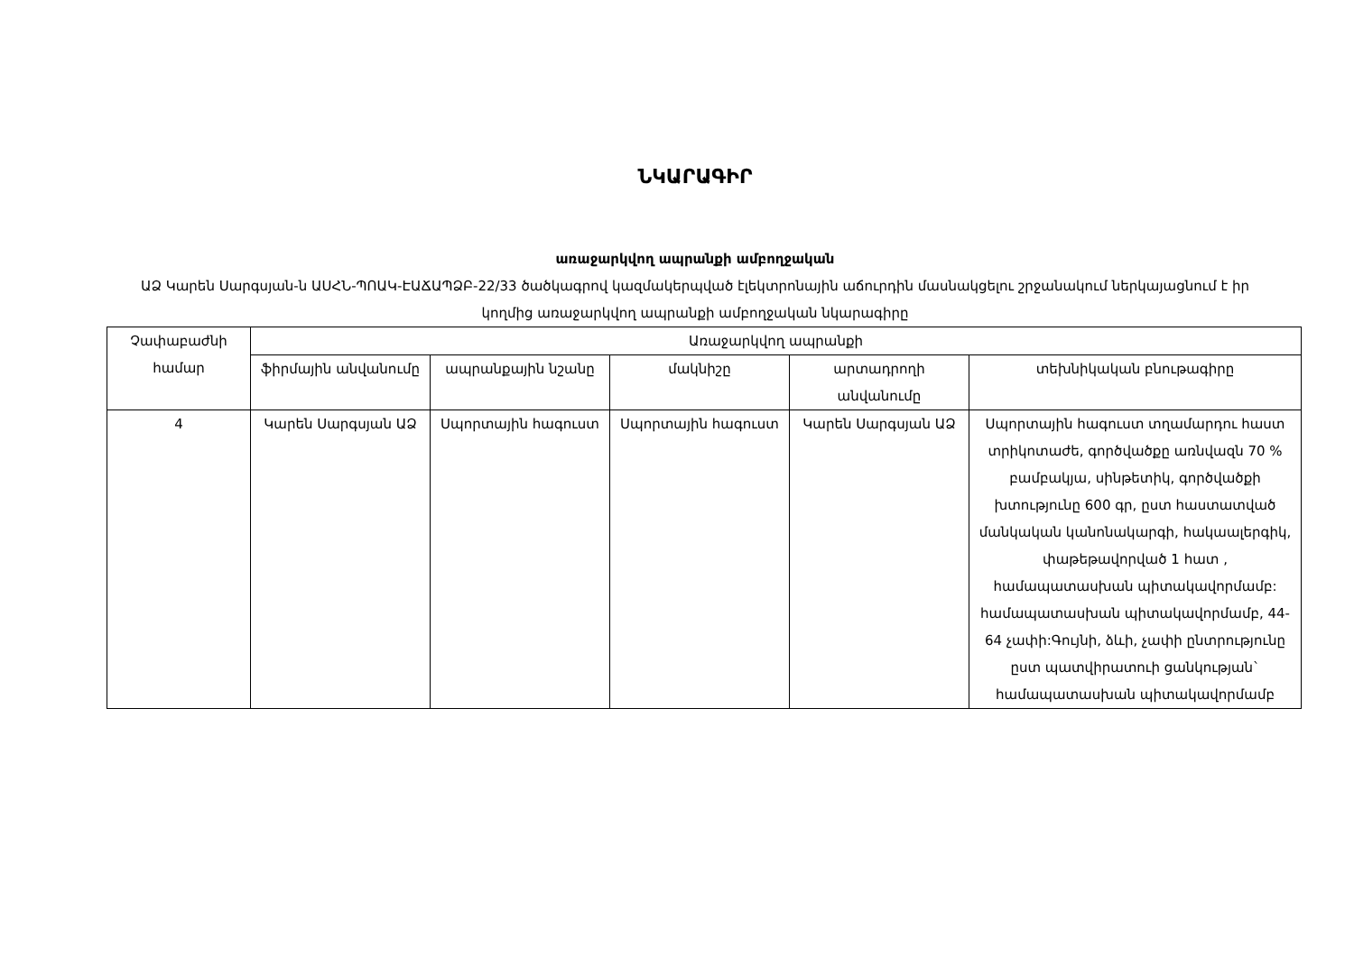ՆԿԱՐԱԳԻՐ
առաջարկվող ապրանքի ամբողջական
ԱՁ Կարեն Սարգսյան-ն ԱՍՀՆ-ՊՈԱԿ-ԷԱՃԱՊՁԲ-22/33 ծածկագրով կազմակերպված էլեկտրոնային աճուրդին մասնակցելու շրջանակում ներկայացնում է իր կողմից առաջարկվող ապրանքի ամբողջական նկարագիրը
| Չափաբաժնի համար | Առաջարկվող ապրանքի | | | | |
| --- | --- | --- | --- | --- | --- |
| | ֆիրմային անվանումը | ապրանքային նշանը | մակնիշը | արտադրողի անվանումը | տեխնիկական բնութագիրը |
| 4 | Կարեն Սարգսյան ԱՁ | Սպորտային հագուստ | Սպորտային հագուստ | Կարեն Սարգսյան ԱՁ | Սպորտային հագուստ տղամարդու հաստ տրիկոտաժե, գործվածքը առնվազն 70 % բամբակյա, սինթետիկ, գործվածքի խտությունը 600 գր, ըստ հաստատված մանկական կանոնակարգի, հակաալերգիկ, փաթեթավորված 1 հատ , համապատասխան պիտակավորմամբ: համապատասխան պիտակավորմամբ, 44-64 չափի:Գույնի, ձևի, չափի ընտրությունը ըստ պատվիրատուի ցանկության` համապատասխան պիտակավորմամբ |